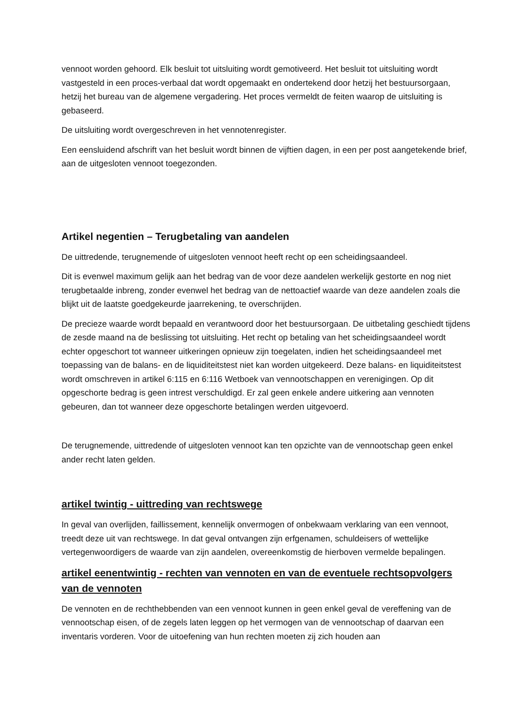vennoot worden gehoord. Elk besluit tot uitsluiting wordt gemotiveerd. Het besluit tot uitsluiting wordt vastgesteld in een proces-verbaal dat wordt opgemaakt en ondertekend door hetzij het bestuursorgaan, hetzij het bureau van de algemene vergadering. Het proces vermeldt de feiten waarop de uitsluiting is gebaseerd.
De uitsluiting wordt overgeschreven in het vennotenregister.
Een eensluidend afschrift van het besluit wordt binnen de vijftien dagen, in een per post aangetekende brief, aan de uitgesloten vennoot toegezonden.
Artikel negentien – Terugbetaling van aandelen
De uittredende, terugnemende of uitgesloten vennoot heeft recht op een scheidingsaandeel.
Dit is evenwel maximum gelijk aan het bedrag van de voor deze aandelen werkelijk gestorte en nog niet terugbetaalde inbreng, zonder evenwel het bedrag van de nettoactief waarde van deze aandelen zoals die blijkt uit de laatste goedgekeurde jaarrekening, te overschrijden.
De precieze waarde wordt bepaald en verantwoord door het bestuursorgaan. De uitbetaling geschiedt tijdens de zesde maand na de beslissing tot uitsluiting. Het recht op betaling van het scheidingsaandeel wordt echter opgeschort tot wanneer uitkeringen opnieuw zijn toegelaten, indien het scheidingsaandeel met toepassing van de balans- en de liquiditeitstest niet kan worden uitgekeerd. Deze balans- en liquiditeitstest wordt omschreven in artikel 6:115 en 6:116 Wetboek van vennootschappen en verenigingen. Op dit opgeschorte bedrag is geen intrest verschuldigd. Er zal geen enkele andere uitkering aan vennoten gebeuren, dan tot wanneer deze opgeschorte betalingen werden uitgevoerd.
De terugnemende, uittredende of uitgesloten vennoot kan ten opzichte van de vennootschap geen enkel ander recht laten gelden.
artikel twintig - uittreding van rechtswege
In geval van overlijden, faillissement, kennelijk onvermogen of onbekwaam verklaring van een vennoot, treedt deze uit van rechtswege. In dat geval ontvangen zijn erfgenamen, schuldeisers of wettelijke vertegenwoordigers de waarde van zijn aandelen, overeenkomstig de hierboven vermelde bepalingen.
artikel eenentwintig - rechten van vennoten en van de eventuele rechtsopvolgers van de vennoten
De vennoten en de rechthebbenden van een vennoot kunnen in geen enkel geval de vereffening van de vennootschap eisen, of de zegels laten leggen op het vermogen van de vennootschap of daarvan een inventaris vorderen. Voor de uitoefening van hun rechten moeten zij zich houden aan